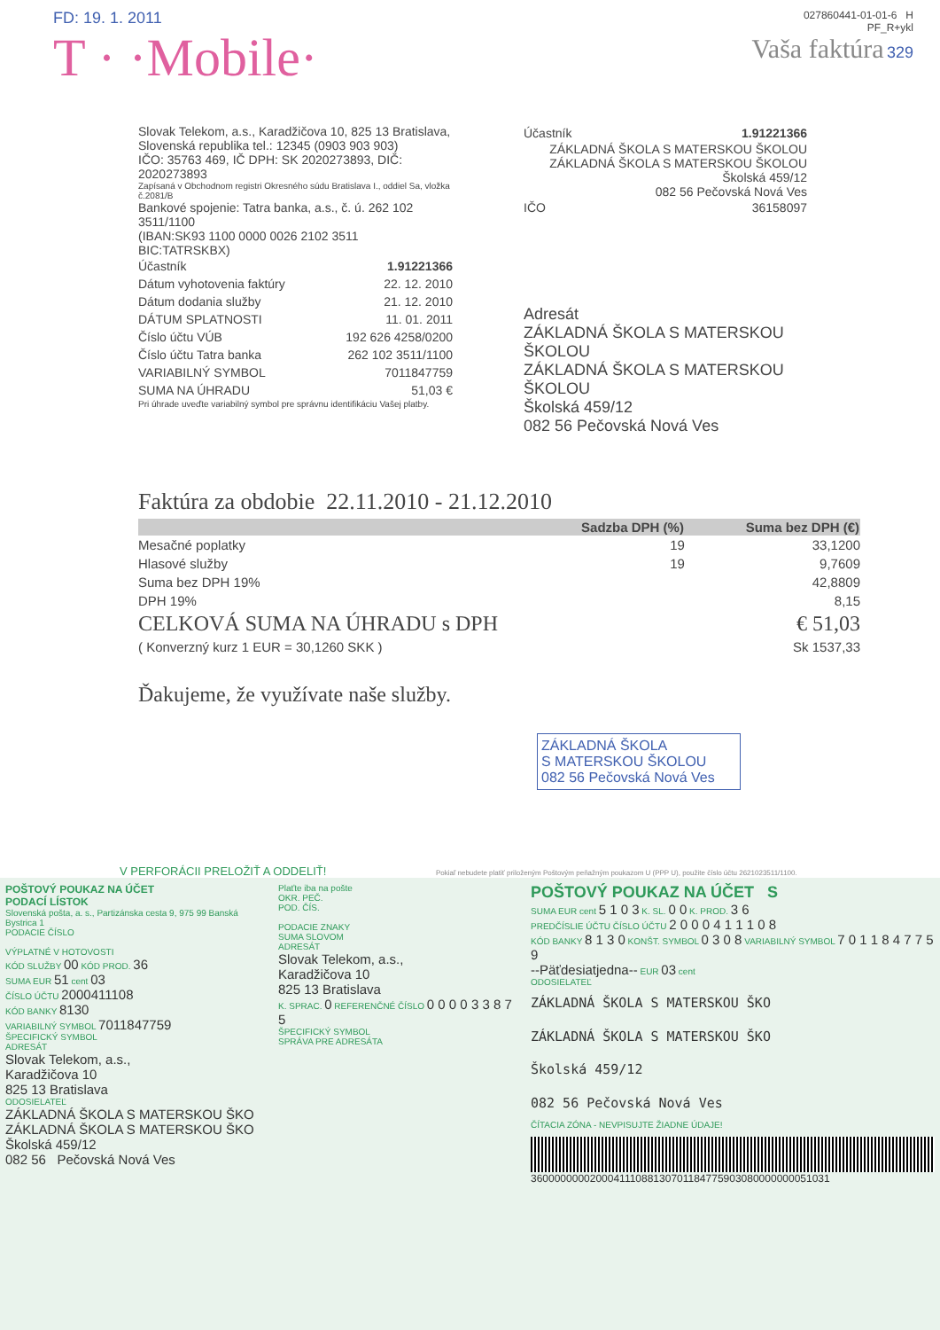FD: 19. 1. 2011
T · ·Mobile·
027860441-01-01-6 H
PF_R+ykl
Vaša faktúra 329
Slovak Telekom, a.s., Karadžičova 10, 825 13 Bratislava,
Slovenská republika tel.: 12345 (0903 903 903)
IČO: 35763 469, IČ DPH: SK 2020273893, DIČ: 2020273893
Zapísaná v Obchodnom registri Okresného súdu Bratislava I., oddiel Sa, vložka č.2081/B
Bankové spojenie: Tatra banka, a.s., č. ú. 262 102 3511/1100
(IBAN:SK93 1100 0000 0026 2102 3511 BIC:TATRSKBX)
| Účastník | 1.91221366 |
| Dátum vyhotovenia faktúry | 22. 12. 2010 |
| Dátum dodania služby | 21. 12. 2010 |
| DÁTUM SPLATNOSTI | 11. 01. 2011 |
| Číslo účtu VÚB | 192 626 4258/0200 |
| Číslo účtu Tatra banka | 262 102 3511/1100 |
| VARIABILNÝ SYMBOL | 7011847759 |
| SUMA NA ÚHRADU | 51,03 € |
Pri úhrade uveďte variabilný symbol pre správnu identifikáciu Vašej platby.
| Účastník | 1.91221366 |
ZÁKLADNÁ ŠKOLA S MATERSKOU ŠKOLOU
ZÁKLADNÁ ŠKOLA S MATERSKOU ŠKOLOU
Školská 459/12
082 56 Pečovská Nová Ves
| IČO | 36158097 |
Adresát
ZÁKLADNÁ ŠKOLA S MATERSKOU ŠKOLOU
ZÁKLADNÁ ŠKOLA S MATERSKOU ŠKOLOU
Školská 459/12
082 56 Pečovská Nová Ves
Faktúra za obdobie 22.11.2010 - 21.12.2010
| | Sadzba DPH (%) | Suma bez DPH (€) |
| --- | --- | --- |
| Mesačné poplatky | 19 | 33,1200 |
| Hlasové služby | 19 | 9,7609 |
| Suma bez DPH 19% | | 42,8809 |
| DPH 19% | | 8,15 |
| CELKOVÁ SUMA NA ÚHRADU s DPH | | € 51,03 |
| ( Konverzný kurz 1 EUR = 30,1260 SKK ) | | Sk 1537,33 |
Ďakujeme, že využívate naše služby.
ZÁKLADNÁ ŠKOLA
S MATERSKOU ŠKOLOU
082 56 Pečovská Nová Ves
V PERFORÁCII PRELOŽIŤ A ODDELIŤ! Pokiaľ nebudete platiť priloženým Poštovým peňažným poukazom U (PPP U), použite číslo účtu 2621023511/1100.
POŠTOVÝ POUKAZ NA ÚČET
PODACÍ LÍSTOK
Slovenská pošta, a. s., Partizánska cesta 9, 975 99 Banská Bystrica 1
PODACIE ČÍSLO
VÝPLATNÉ V HOTOVOSTI
KÓD SLUŽBY 00 KÓD PROD. 36
SUMA EUR 51 cent 03
ČÍSLO ÚČTU 2000411108
KÓD BANKY 8130
VARIABILNÝ SYMBOL 7011847759
ŠPECIFICKÝ SYMBOL
ADRESÁT
Slovak Telekom, a.s.,
Karadžičova 10
825 13 Bratislava
ODOSIELATEĽ
ZÁKLADNÁ ŠKOLA S MATERSKOU ŠKO
ZÁKLADNÁ ŠKOLA S MATERSKOU ŠKO
Školská 459/12
082 56 Pečovská Nová Ves
Plaťte iba na pošte
OKR. PEČ.
POD. ČÍS.
PODACIE ZNAKY
SUMA SLOVOM
ADRESÁT
Slovak Telekom, a.s.,
Karadžičova 10
825 13 Bratislava
K. SPRAC. 0 REFERENČNÉ ČÍSLO 0 0 0 0 3 3 8 7 5
ŠPECIFICKÝ SYMBOL
SPRÁVA PRE ADRESÁTA
POŠTOVÝ POUKAZ NA ÚČET S
SUMA EUR cent 5 1 0 3 K. SL. 0 0 K. PROD. 3 6
PREDČÍSLIE ÚČTU ČÍSLO ÚČTU 2 0 0 0 4 1 1 1 0 8
KÓD BANKY 8 1 3 0 KONŠT. SYMBOL 0 3 0 8 VARIABILNÝ SYMBOL 7 0 1 1 8 4 7 7 5 9
--Päťdesiatjedna-- EUR 03 cent
ODOSIELATEĽ
ZÁKLADNÁ ŠKOLA S MATERSKOU ŠKO
ZÁKLADNÁ ŠKOLA S MATERSKOU ŠKO
Školská 459/12
082 56 Pečovská Nová Ves
ČÍTACIA ZÓNA - NEVPISUJTE ŽIADNE ÚDAJE!
360000000020004111088130701184775903080000000051031